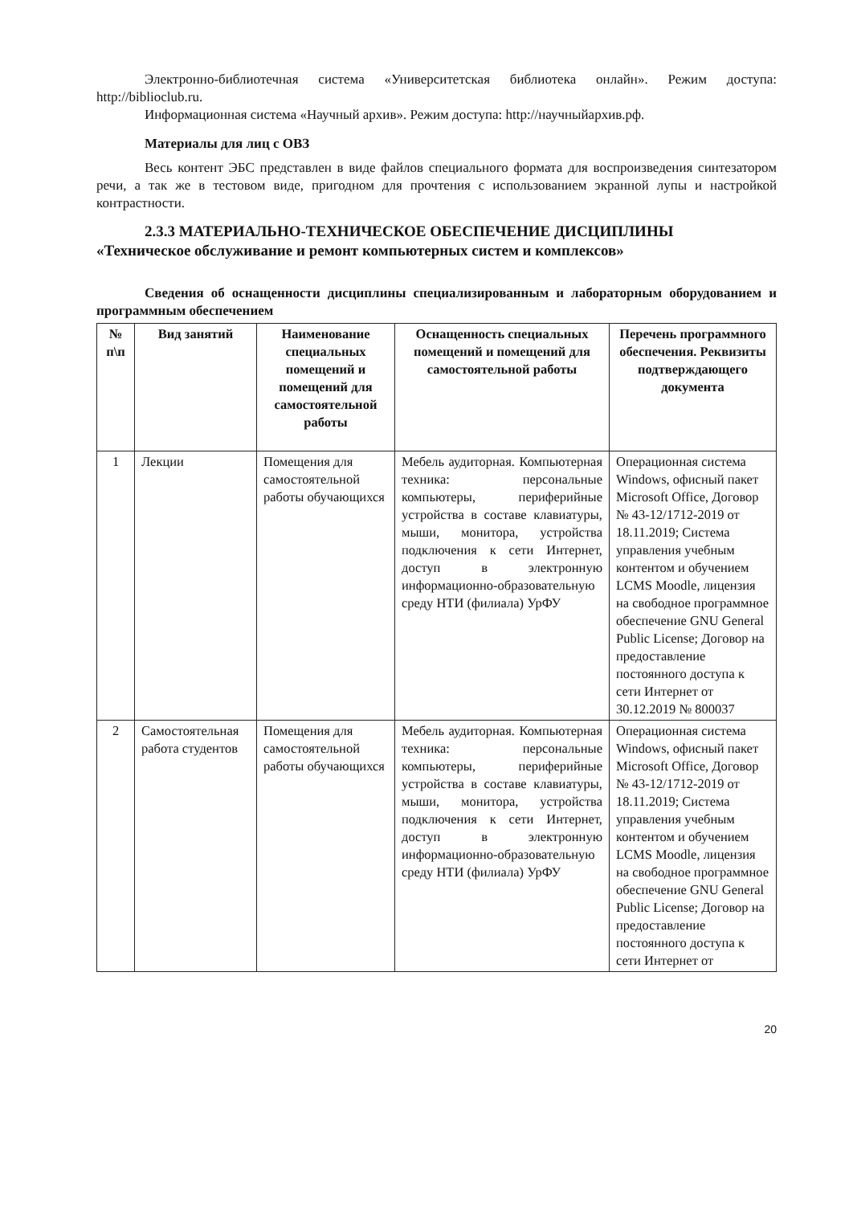Электронно-библиотечная система «Университетская библиотека онлайн». Режим доступа: http://biblioclub.ru.
Информационная система «Научный архив». Режим доступа: http://научныйархив.рф.
Материалы для лиц с ОВЗ
Весь контент ЭБС представлен в виде файлов специального формата для воспроизведения синтезатором речи, а так же в тестовом виде, пригодном для прочтения с использованием экранной лупы и настройкой контрастности.
2.3.3 МАТЕРИАЛЬНО-ТЕХНИЧЕСКОЕ ОБЕСПЕЧЕНИЕ ДИСЦИПЛИНЫ
«Техническое обслуживание и ремонт компьютерных систем и комплексов»
Сведения об оснащенности дисциплины специализированным и лабораторным оборудованием и программным обеспечением
| № п\п | Вид занятий | Наименование специальных помещений и помещений для самостоятельной работы | Оснащенность специальных помещений и помещений для самостоятельной работы | Перечень программного обеспечения. Реквизиты подтверждающего документа |
| --- | --- | --- | --- | --- |
| 1 | Лекции | Помещения для самостоятельной работы обучающихся | Мебель аудиторная. Компьютерная техника: персональные компьютеры, периферийные устройства в составе клавиатуры, мыши, монитора, устройства подключения к сети Интернет, доступ в электронную информационно-образовательную среду НТИ (филиала) УрФУ | Операционная система Windows, офисный пакет Microsoft Office, Договор № 43-12/1712-2019 от 18.11.2019; Система управления учебным контентом и обучением LCMS Moodle, лицензия на свободное программное обеспечение GNU General Public License; Договор на предоставление постоянного доступа к сети Интернет от 30.12.2019 № 800037 |
| 2 | Самостоятельная работа студентов | Помещения для самостоятельной работы обучающихся | Мебель аудиторная. Компьютерная техника: персональные компьютеры, периферийные устройства в составе клавиатуры, мыши, монитора, устройства подключения к сети Интернет, доступ в электронную информационно-образовательную среду НТИ (филиала) УрФУ | Операционная система Windows, офисный пакет Microsoft Office, Договор № 43-12/1712-2019 от 18.11.2019; Система управления учебным контентом и обучением LCMS Moodle, лицензия на свободное программное обеспечение GNU General Public License; Договор на предоставление постоянного доступа к сети Интернет от |
20